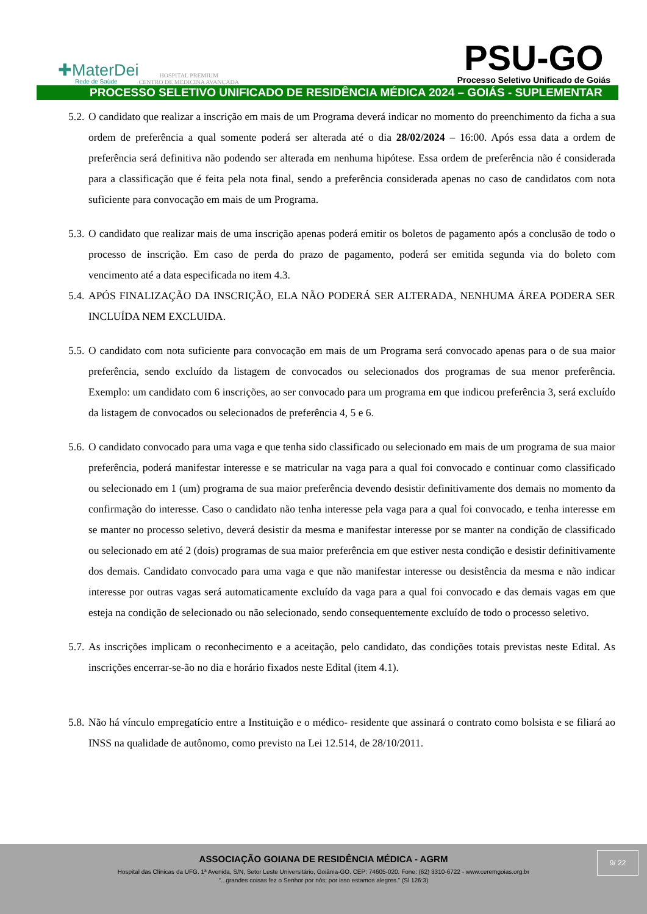✚MaterDei
Rede de Saúde
HOSPITAL PREMIUM
CENTRO DE MEDICINA AVANÇADA
PSU-GO
Processo Seletivo Unificado de Goiás
PROCESSO SELETIVO UNIFICADO DE RESIDÊNCIA MÉDICA 2024 – GOIÁS - SUPLEMENTAR
5.2. O candidato que realizar a inscrição em mais de um Programa deverá indicar no momento do preenchimento da ficha a sua ordem de preferência a qual somente poderá ser alterada até o dia 28/02/2024 – 16:00. Após essa data a ordem de preferência será definitiva não podendo ser alterada em nenhuma hipótese. Essa ordem de preferência não é considerada para a classificação que é feita pela nota final, sendo a preferência considerada apenas no caso de candidatos com nota suficiente para convocação em mais de um Programa.
5.3. O candidato que realizar mais de uma inscrição apenas poderá emitir os boletos de pagamento após a conclusão de todo o processo de inscrição. Em caso de perda do prazo de pagamento, poderá ser emitida segunda via do boleto com vencimento até a data especificada no item 4.3.
5.4. APÓS FINALIZAÇÃO DA INSCRIÇÃO, ELA NÃO PODERÁ SER ALTERADA, NENHUMA ÁREA PODERA SER INCLUÍDA NEM EXCLUIDA.
5.5. O candidato com nota suficiente para convocação em mais de um Programa será convocado apenas para o de sua maior preferência, sendo excluído da listagem de convocados ou selecionados dos programas de sua menor preferência. Exemplo: um candidato com 6 inscrições, ao ser convocado para um programa em que indicou preferência 3, será excluído da listagem de convocados ou selecionados de preferência 4, 5 e 6.
5.6. O candidato convocado para uma vaga e que tenha sido classificado ou selecionado em mais de um programa de sua maior preferência, poderá manifestar interesse e se matricular na vaga para a qual foi convocado e continuar como classificado ou selecionado em 1 (um) programa de sua maior preferência devendo desistir definitivamente dos demais no momento da confirmação do interesse. Caso o candidato não tenha interesse pela vaga para a qual foi convocado, e tenha interesse em se manter no processo seletivo, deverá desistir da mesma e manifestar interesse por se manter na condição de classificado ou selecionado em até 2 (dois) programas de sua maior preferência em que estiver nesta condição e desistir definitivamente dos demais. Candidato convocado para uma vaga e que não manifestar interesse ou desistência da mesma e não indicar interesse por outras vagas será automaticamente excluído da vaga para a qual foi convocado e das demais vagas em que esteja na condição de selecionado ou não selecionado, sendo consequentemente excluído de todo o processo seletivo.
5.7. As inscrições implicam o reconhecimento e a aceitação, pelo candidato, das condições totais previstas neste Edital. As inscrições encerrar-se-ão no dia e horário fixados neste Edital (item 4.1).
5.8. Não há vínculo empregatício entre a Instituição e o médico- residente que assinará o contrato como bolsista e se filiará ao INSS na qualidade de autônomo, como previsto na Lei 12.514, de 28/10/2011.
9/ 22
ASSOCIAÇÃO GOIANA DE RESIDÊNCIA MÉDICA - AGRM
Hospital das Clínicas da UFG. 1ª Avenida, S/N, Setor Leste Universitário, Goiânia-GO. CEP: 74605-020. Fone: (62) 3310-6722 - www.ceremgoias.org.br
“...grandes coisas fez o Senhor por nós; por isso estamos alegres.” (Sl 126:3)